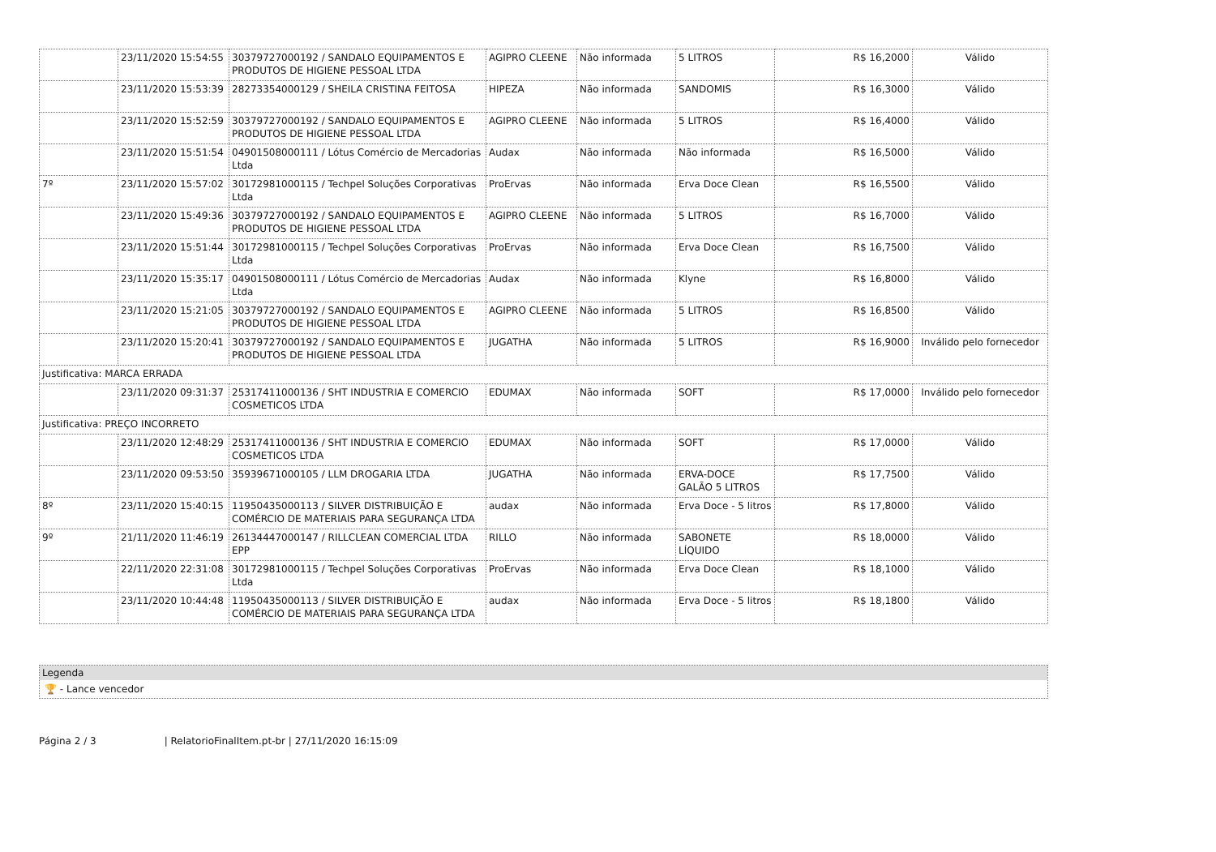| | 23/11/2020 15:54:55 | 30379727000192 / SANDALO EQUIPAMENTOS E PRODUTOS DE HIGIENE PESSOAL LTDA | AGIPRO CLEENE | Não informada | 5 LITROS | R$ 16,2000 | Válido |
| | 23/11/2020 15:53:39 | 28273354000129 / SHEILA CRISTINA FEITOSA | HIPEZA | Não informada | SANDOMIS | R$ 16,3000 | Válido |
| | 23/11/2020 15:52:59 | 30379727000192 / SANDALO EQUIPAMENTOS E PRODUTOS DE HIGIENE PESSOAL LTDA | AGIPRO CLEENE | Não informada | 5 LITROS | R$ 16,4000 | Válido |
| | 23/11/2020 15:51:54 | 04901508000111 / Lótus Comércio de Mercadorias Ltda | Audax | Não informada | Não informada | R$ 16,5000 | Válido |
| 7º | 23/11/2020 15:57:02 | 30172981000115 / Techpel Soluções Corporativas Ltda | ProErvas | Não informada | Erva Doce Clean | R$ 16,5500 | Válido |
| | 23/11/2020 15:49:36 | 30379727000192 / SANDALO EQUIPAMENTOS E PRODUTOS DE HIGIENE PESSOAL LTDA | AGIPRO CLEENE | Não informada | 5 LITROS | R$ 16,7000 | Válido |
| | 23/11/2020 15:51:44 | 30172981000115 / Techpel Soluções Corporativas Ltda | ProErvas | Não informada | Erva Doce Clean | R$ 16,7500 | Válido |
| | 23/11/2020 15:35:17 | 04901508000111 / Lótus Comércio de Mercadorias Ltda | Audax | Não informada | Klyne | R$ 16,8000 | Válido |
| | 23/11/2020 15:21:05 | 30379727000192 / SANDALO EQUIPAMENTOS E PRODUTOS DE HIGIENE PESSOAL LTDA | AGIPRO CLEENE | Não informada | 5 LITROS | R$ 16,8500 | Válido |
| | 23/11/2020 15:20:41 | 30379727000192 / SANDALO EQUIPAMENTOS E PRODUTOS DE HIGIENE PESSOAL LTDA | JUGATHA | Não informada | 5 LITROS | R$ 16,9000 | Inválido pelo fornecedor |
| Justificativa: MARCA ERRADA | | | | | | | |
| | 23/11/2020 09:31:37 | 25317411000136 / SHT INDUSTRIA E COMERCIO COSMETICOS LTDA | EDUMAX | Não informada | SOFT | R$ 17,0000 | Inválido pelo fornecedor |
| Justificativa: PREÇO INCORRETO | | | | | | | |
| | 23/11/2020 12:48:29 | 25317411000136 / SHT INDUSTRIA E COMERCIO COSMETICOS LTDA | EDUMAX | Não informada | SOFT | R$ 17,0000 | Válido |
| | 23/11/2020 09:53:50 | 35939671000105 / LLM DROGARIA LTDA | JUGATHA | Não informada | ERVA-DOCE GALÃO 5 LITROS | R$ 17,7500 | Válido |
| 8º | 23/11/2020 15:40:15 | 11950435000113 / SILVER DISTRIBUIÇÃO E COMÉRCIO DE MATERIAIS PARA SEGURANÇA LTDA | audax | Não informada | Erva Doce - 5 litros | R$ 17,8000 | Válido |
| 9º | 21/11/2020 11:46:19 | 26134447000147 / RILLCLEAN COMERCIAL LTDA EPP | RILLO | Não informada | SABONETE LÍQUIDO | R$ 18,0000 | Válido |
| | 22/11/2020 22:31:08 | 30172981000115 / Techpel Soluções Corporativas Ltda | ProErvas | Não informada | Erva Doce Clean | R$ 18,1000 | Válido |
| | 23/11/2020 10:44:48 | 11950435000113 / SILVER DISTRIBUIÇÃO E COMÉRCIO DE MATERIAIS PARA SEGURANÇA LTDA | audax | Não informada | Erva Doce - 5 litros | R$ 18,1800 | Válido |
Legenda
🏆 - Lance vencedor
Página 2 / 3 | RelatorioFinalItem.pt-br | 27/11/2020 16:15:09